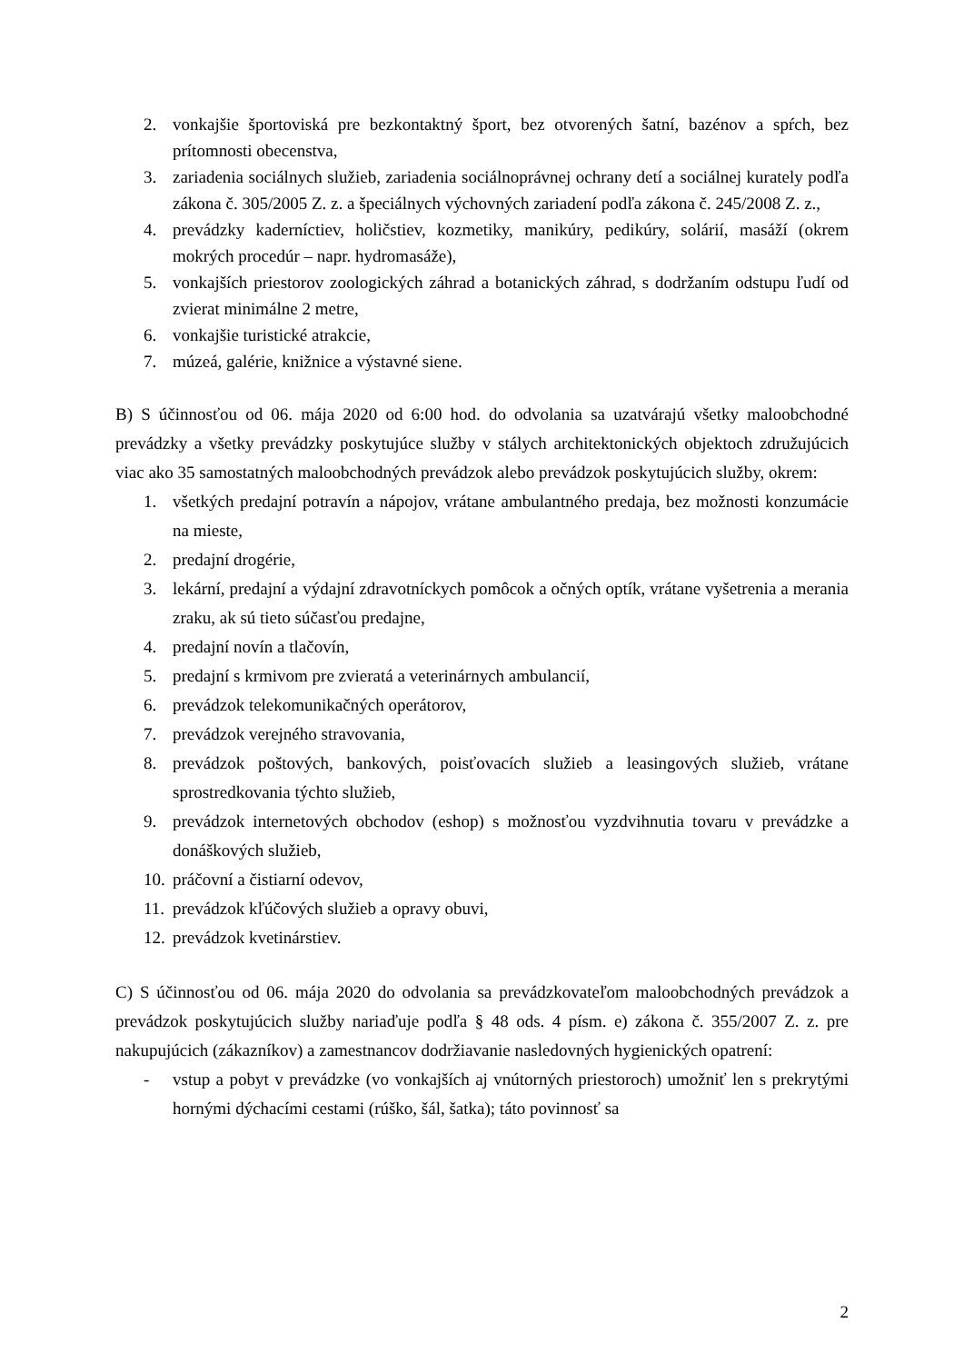2. vonkajšie športoviská pre bezkontaktný šport, bez otvorených šatní, bazénov a spŕch, bez prítomnosti obecenstva,
3. zariadenia sociálnych služieb, zariadenia sociálnoprávnej ochrany detí a sociálnej kurately podľa zákona č. 305/2005 Z. z. a špeciálnych výchovných zariadení podľa zákona č. 245/2008 Z. z.,
4. prevádzky kaderníctiev, holičstiev, kozmetiky, manikúry, pedikúry, solárií, masáží (okrem mokrých procedúr – napr. hydromasáže),
5. vonkajších priestorov zoologických záhrad a botanických záhrad, s dodržaním odstupu ľudí od zvierat minimálne 2 metre,
6. vonkajšie turistické atrakcie,
7. múzeá, galérie, knižnice a výstavné siene.
B) S účinnosťou od 06. mája 2020 od 6:00 hod. do odvolania sa uzatvárajú všetky maloobchodné prevádzky a všetky prevádzky poskytujúce služby v stálych architektonických objektoch združujúcich viac ako 35 samostatných maloobchodných prevádzok alebo prevádzok poskytujúcich služby, okrem:
1. všetkých predajní potravín a nápojov, vrátane ambulantného predaja, bez možnosti konzumácie na mieste,
2. predajní drogérie,
3. lekární, predajní a výdajní zdravotníckych pomôcok a očných optík, vrátane vyšetrenia a merania zraku, ak sú tieto súčasťou predajne,
4. predajní novín a tlačovín,
5. predajní s krmivom pre zvieratá a veterinárnych ambulancií,
6. prevádzok telekomunikačných operátorov,
7. prevádzok verejného stravovania,
8. prevádzok poštových, bankových, poisťovacích služieb a leasingových služieb, vrátane sprostredkovania týchto služieb,
9. prevádzok internetových obchodov (eshop) s možnosťou vyzdvihnutia tovaru v prevádzke a donáškových služieb,
10. práčovní a čistiarní odevov,
11. prevádzok kľúčových služieb a opravy obuvi,
12. prevádzok kvetinárstiev.
C) S účinnosťou od 06. mája 2020 do odvolania sa prevádzkovateľom maloobchodných prevádzok a prevádzok poskytujúcich služby nariaďuje podľa § 48 ods. 4 písm. e) zákona č. 355/2007 Z. z. pre nakupujúcich (zákazníkov) a zamestnancov dodržiavanie nasledovných hygienických opatrení:
- vstup a pobyt v prevádzke (vo vonkajších aj vnútorných priestoroch) umožniť len s prekrytými hornými dýchacími cestami (rúško, šál, šatka); táto povinnosť sa
2